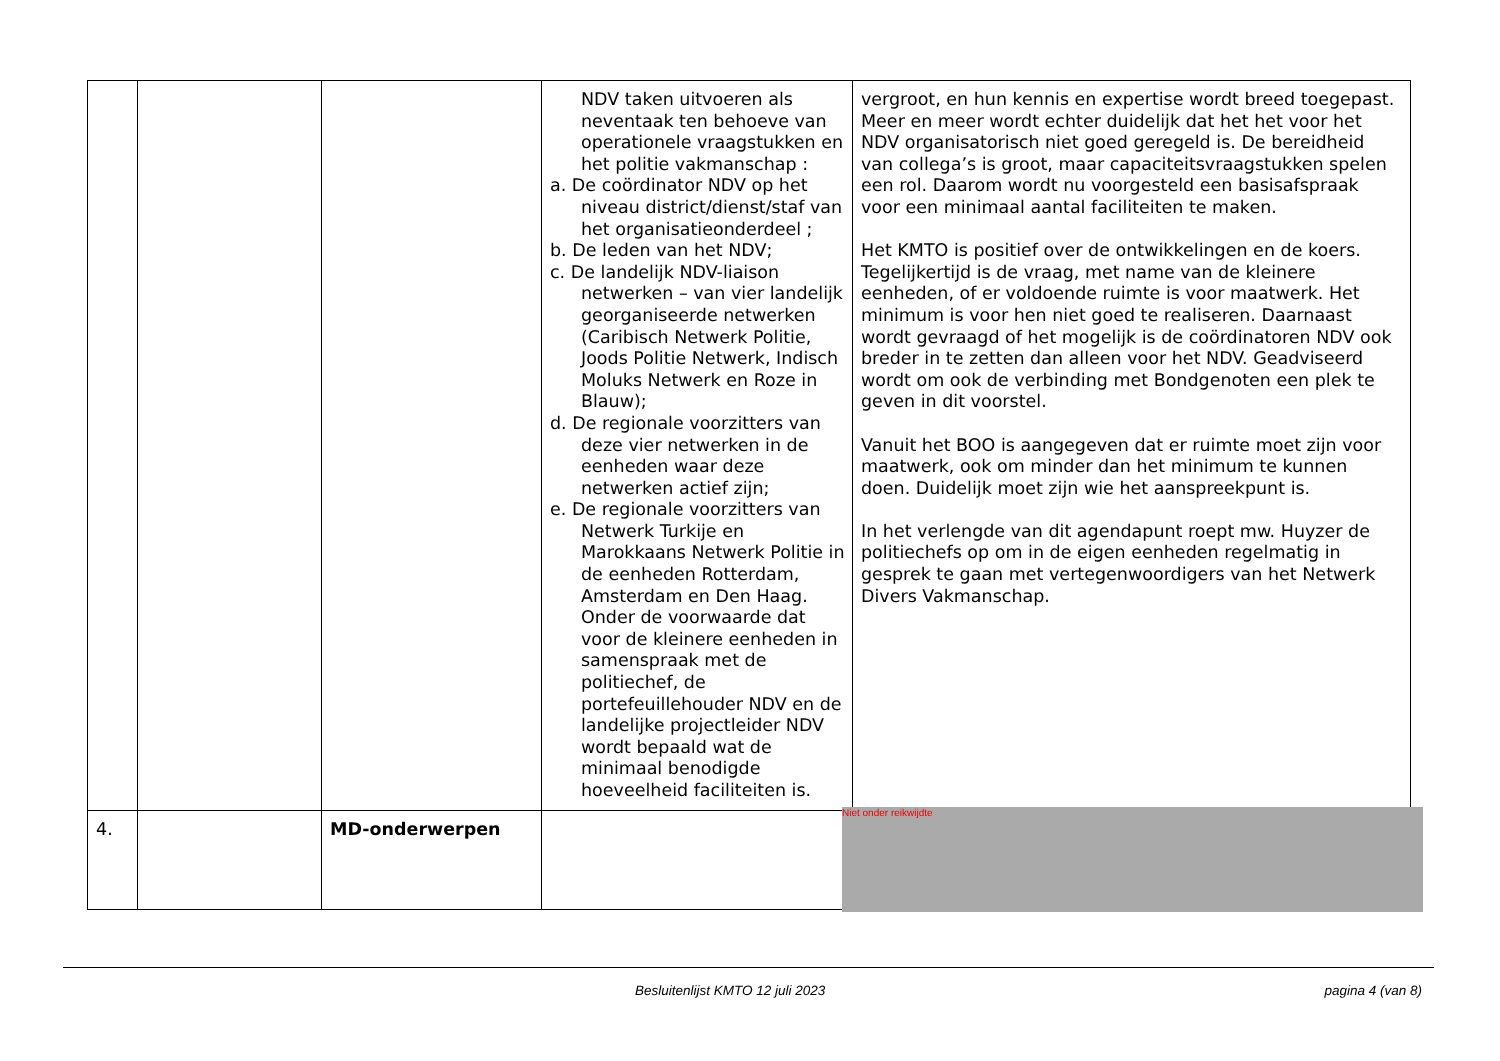| | | | NDV taken uitvoeren als neventaak ten behoeve van operationele vraagstukken en het politie vakmanschap : a. De coördinator NDV op het niveau district/dienst/staf van het organisatieonderdeel ; b. De leden van het NDV; c. De landelijk NDV-liaison netwerken – van vier landelijk georganiseerde netwerken (Caribisch Netwerk Politie, Joods Politie Netwerk, Indisch Moluks Netwerk en Roze in Blauw); d. De regionale voorzitters van deze vier netwerken in de eenheden waar deze netwerken actief zijn; e. De regionale voorzitters van Netwerk Turkije en Marokkaans Netwerk Politie in de eenheden Rotterdam, Amsterdam en Den Haag. Onder de voorwaarde dat voor de kleinere eenheden in samenspraak met de politiechef, de portefeuillehouder NDV en de landelijke projectleider NDV wordt bepaald wat de minimaal benodigde hoeveelheid faciliteiten is. | vergroot, en hun kennis en expertise wordt breed toegepast. Meer en meer wordt echter duidelijk dat het het voor het NDV organisatorisch niet goed geregeld is. De bereidheid van collega’s is groot, maar capaciteitsvraagstukken spelen een rol. Daarom wordt nu voorgesteld een basisafspraak voor een minimaal aantal faciliteiten te maken. Het KMTO is positief over de ontwikkelingen en de koers. Tegelijkertijd is de vraag, met name van de kleinere eenheden, of er voldoende ruimte is voor maatwerk. Het minimum is voor hen niet goed te realiseren. Daarnaast wordt gevraagd of het mogelijk is de coördinatoren NDV ook breder in te zetten dan alleen voor het NDV. Geadviseerd wordt om ook de verbinding met Bondgenoten een plek te geven in dit voorstel. Vanuit het BOO is aangegeven dat er ruimte moet zijn voor maatwerk, ook om minder dan het minimum te kunnen doen. Duidelijk moet zijn wie het aanspreekpunt is. In het verlengde van dit agendapunt roept mw. Huyzer de politiechefs op om in de eigen eenheden regelmatig in gesprek te gaan met vertegenwoordigers van het Netwerk Divers Vakmanschap. |
| 4. | | MD-onderwerpen | | |
Niet onder reikwijdte
Besluitenlijst KMTO 12 juli 2023
pagina 4 (van 8)